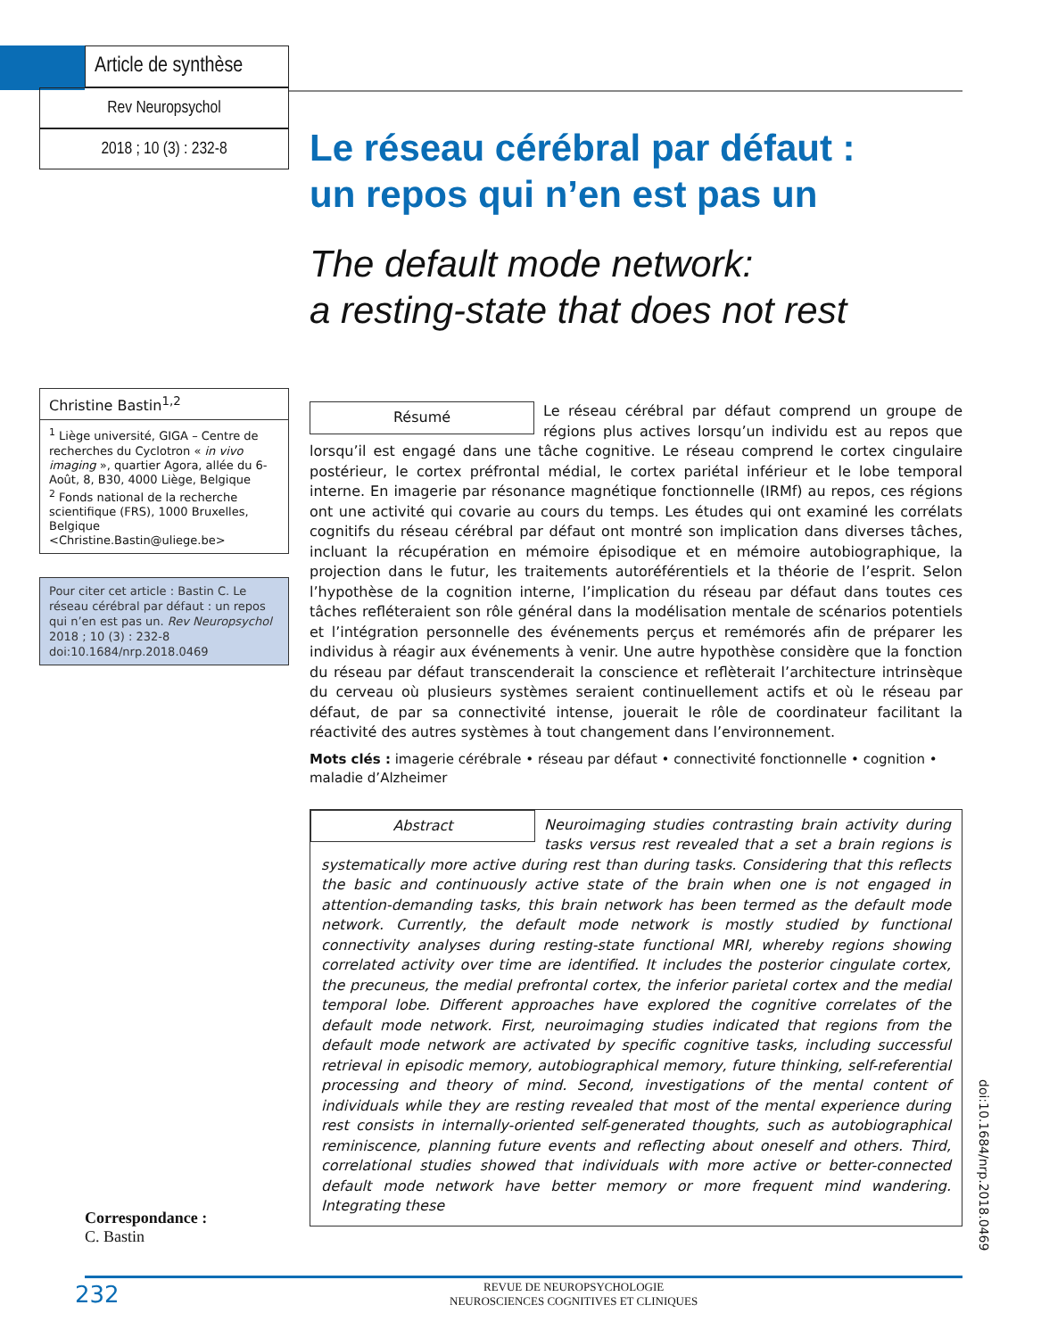Article de synthèse
Rev Neuropsychol
2018 ; 10 (3) : 232-8
Christine Bastin<sup>1,2</sup>
<sup>1</sup> Liège université, GIGA – Centre de recherches du Cyclotron « in vivo imaging », quartier Agora, allée du 6-Août, 8, B30, 4000 Liège, Belgique
<sup>2</sup> Fonds national de la recherche scientifique (FRS), 1000 Bruxelles, Belgique <Christine.Bastin@uliege.be>
Pour citer cet article : Bastin C. Le réseau cérébral par défaut : un repos qui n’en est pas un. Rev Neuropsychol 2018 ; 10 (3) : 232-8 doi:10.1684/nrp.2018.0469
Le réseau cérébral par défaut :
un repos qui n’en est pas un
The default mode network:
a resting-state that does not rest
Résumé
Le réseau cérébral par défaut comprend un groupe de régions plus actives lorsqu’un individu est au repos que lorsqu’il est engagé dans une tâche cognitive. Le réseau comprend le cortex cingulaire postérieur, le cortex préfrontal médial, le cortex pariétal inférieur et le lobe temporal interne. En imagerie par résonance magnétique fonctionnelle (IRMf) au repos, ces régions ont une activité qui covarie au cours du temps. Les études qui ont examiné les corrélats cognitifs du réseau cérébral par défaut ont montré son implication dans diverses tâches, incluant la récupération en mémoire épisodique et en mémoire autobiographique, la projection dans le futur, les traitements autoréférentiels et la théorie de l’esprit. Selon l’hypothèse de la cognition interne, l’implication du réseau par défaut dans toutes ces tâches refléteraient son rôle général dans la modélisation mentale de scénarios potentiels et l’intégration personnelle des événements perçus et remémorés afin de préparer les individus à réagir aux événements à venir. Une autre hypothèse considère que la fonction du réseau par défaut transcenderait la conscience et reflèterait l’architecture intrinsèque du cerveau où plusieurs systèmes seraient continuellement actifs et où le réseau par défaut, de par sa connectivité intense, jouerait le rôle de coordinateur facilitant la réactivité des autres systèmes à tout changement dans l’environnement.
Mots clés : imagerie cérébrale • réseau par défaut • connectivité fonctionnelle • cognition • maladie d’Alzheimer
Abstract
Neuroimaging studies contrasting brain activity during tasks versus rest revealed that a set a brain regions is systematically more active during rest than during tasks. Considering that this reflects the basic and continuously active state of the brain when one is not engaged in attention-demanding tasks, this brain network has been termed as the default mode network. Currently, the default mode network is mostly studied by functional connectivity analyses during resting-state functional MRI, whereby regions showing correlated activity over time are identified. It includes the posterior cingulate cortex, the precuneus, the medial prefrontal cortex, the inferior parietal cortex and the medial temporal lobe. Different approaches have explored the cognitive correlates of the default mode network. First, neuroimaging studies indicated that regions from the default mode network are activated by specific cognitive tasks, including successful retrieval in episodic memory, autobiographical memory, future thinking, self-referential processing and theory of mind. Second, investigations of the mental content of individuals while they are resting revealed that most of the mental experience during rest consists in internally-oriented self-generated thoughts, such as autobiographical reminiscence, planning future events and reflecting about oneself and others. Third, correlational studies showed that individuals with more active or better-connected default mode network have better memory or more frequent mind wandering. Integrating these
doi:10.1684/nrp.2018.0469
Correspondance :
C. Bastin
232 REVUE DE NEUROPSYCHOLOGIE
NEUROSCIENCES COGNITIVES ET CLINIQUES